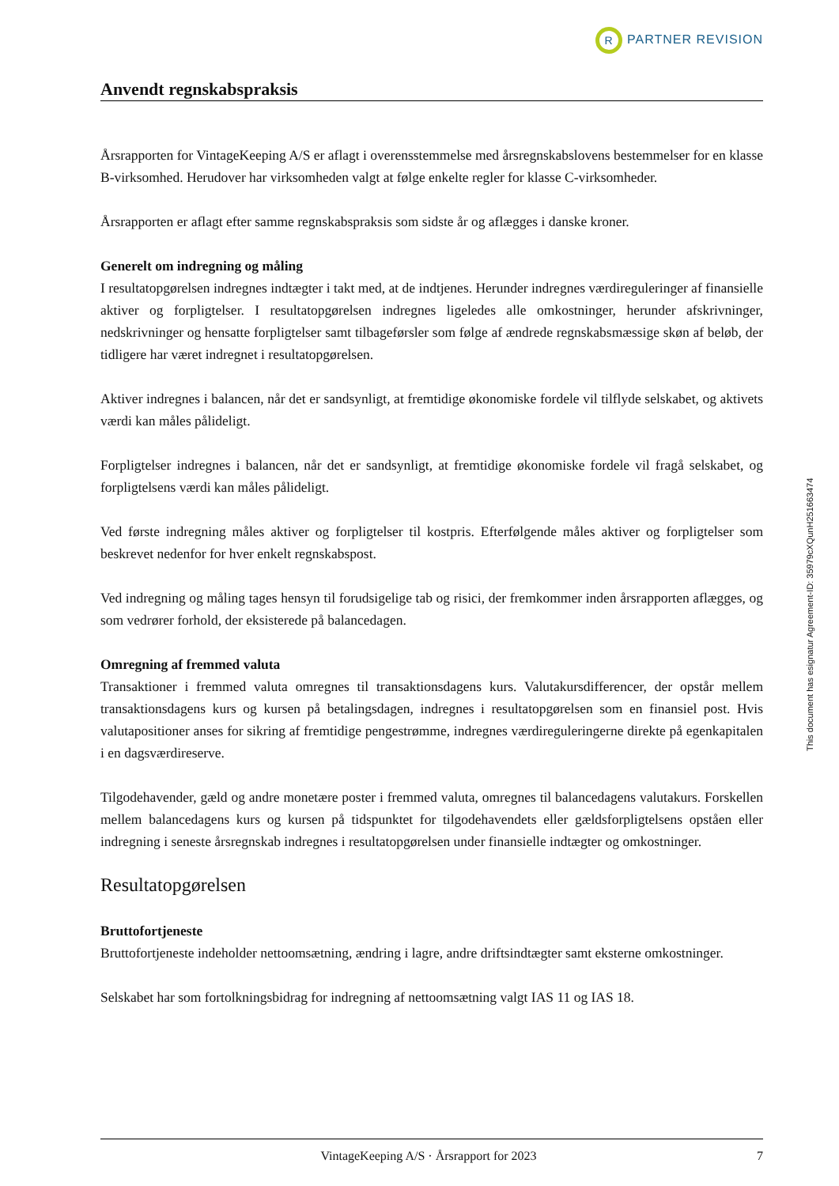R PARTNER REVISION
Anvendt regnskabspraksis
Årsrapporten for VintageKeeping A/S er aflagt i overensstemmelse med årsregnskabslovens bestemmelser for en klasse B-virksomhed. Herudover har virksomheden valgt at følge enkelte regler for klasse C-virksomheder.
Årsrapporten er aflagt efter samme regnskabspraksis som sidste år og aflægges i danske kroner.
Generelt om indregning og måling
I resultatopgørelsen indregnes indtægter i takt med, at de indtjenes. Herunder indregnes værdireguleringer af finansielle aktiver og forpligtelser. I resultatopgørelsen indregnes ligeledes alle omkostninger, herunder afskrivninger, nedskrivninger og hensatte forpligtelser samt tilbageførsler som følge af ændrede regnskabsmæssige skøn af beløb, der tidligere har været indregnet i resultatopgørelsen.
Aktiver indregnes i balancen, når det er sandsynligt, at fremtidige økonomiske fordele vil tilflyde selskabet, og aktivets værdi kan måles pålideligt.
Forpligtelser indregnes i balancen, når det er sandsynligt, at fremtidige økonomiske fordele vil fragå selskabet, og forpligtelsens værdi kan måles pålideligt.
Ved første indregning måles aktiver og forpligtelser til kostpris. Efterfølgende måles aktiver og forpligtelser som beskrevet nedenfor for hver enkelt regnskabspost.
Ved indregning og måling tages hensyn til forudsigelige tab og risici, der fremkommer inden årsrapporten aflægges, og som vedrører forhold, der eksisterede på balancedagen.
Omregning af fremmed valuta
Transaktioner i fremmed valuta omregnes til transaktionsdagens kurs. Valutakursdifferencer, der opstår mellem transaktionsdagens kurs og kursen på betalingsdagen, indregnes i resultatopgørelsen som en finansiel post. Hvis valutapositioner anses for sikring af fremtidige pengestrømme, indregnes værdireguleringerne direkte på egenkapitalen i en dagsværdireserve.
Tilgodehavender, gæld og andre monetære poster i fremmed valuta, omregnes til balancedagens valutakurs. Forskellen mellem balancedagens kurs og kursen på tidspunktet for tilgodehavendets eller gældsforpligtelsens opståen eller indregning i seneste årsregnskab indregnes i resultatopgørelsen under finansielle indtægter og omkostninger.
Resultatopgørelsen
Bruttofortjeneste
Bruttofortjeneste indeholder nettoomsætning, ændring i lagre, andre driftsindtægter samt eksterne omkostninger.
Selskabet har som fortolkningsbidrag for indregning af nettoomsætning valgt IAS 11 og IAS 18.
This document has esignatur Agreement-ID: 35979cXQunH251663474
VintageKeeping A/S · Årsrapport for 2023 7